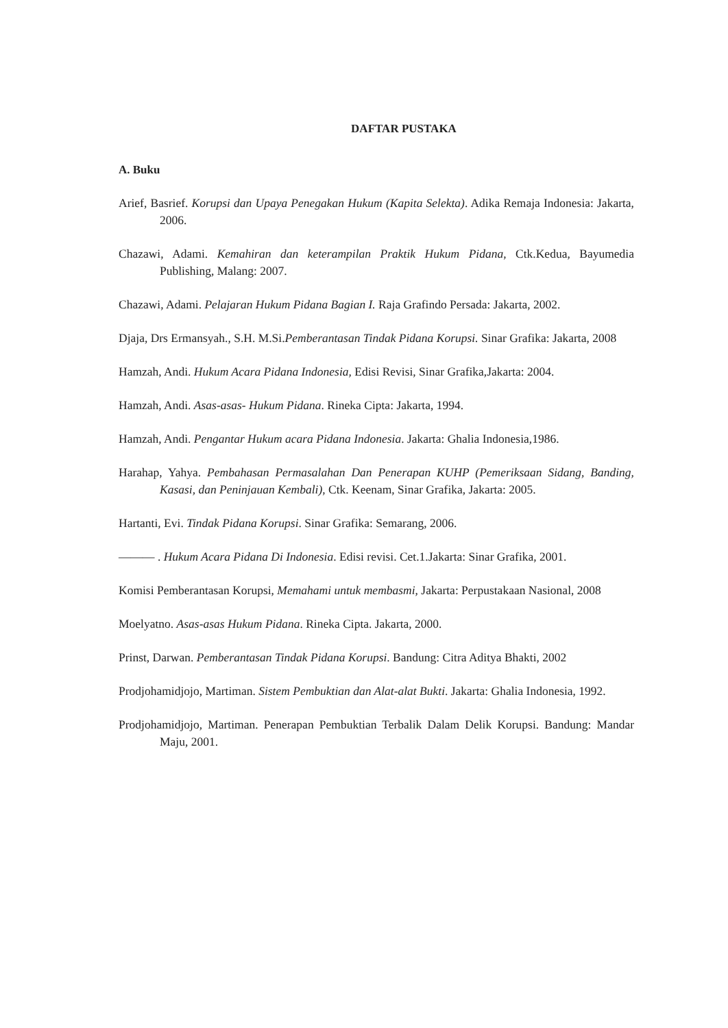DAFTAR PUSTAKA
A. Buku
Arief, Basrief. Korupsi dan Upaya Penegakan Hukum (Kapita Selekta). Adika Remaja Indonesia: Jakarta, 2006.
Chazawi, Adami. Kemahiran dan keterampilan Praktik Hukum Pidana, Ctk.Kedua, Bayumedia Publishing, Malang: 2007.
Chazawi, Adami. Pelajaran Hukum Pidana Bagian I. Raja Grafindo Persada: Jakarta, 2002.
Djaja, Drs Ermansyah., S.H. M.Si.Pemberantasan Tindak Pidana Korupsi. Sinar Grafika: Jakarta, 2008
Hamzah, Andi. Hukum Acara Pidana Indonesia, Edisi Revisi, Sinar Grafika,Jakarta: 2004.
Hamzah, Andi. Asas-asas- Hukum Pidana. Rineka Cipta: Jakarta, 1994.
Hamzah, Andi. Pengantar Hukum acara Pidana Indonesia. Jakarta: Ghalia Indonesia,1986.
Harahap, Yahya. Pembahasan Permasalahan Dan Penerapan KUHP (Pemeriksaan Sidang, Banding, Kasasi, dan Peninjauan Kembali), Ctk. Keenam, Sinar Grafika, Jakarta: 2005.
Hartanti, Evi. Tindak Pidana Korupsi. Sinar Grafika: Semarang, 2006.
——— . Hukum Acara Pidana Di Indonesia. Edisi revisi. Cet.1.Jakarta: Sinar Grafika, 2001.
Komisi Pemberantasan Korupsi, Memahami untuk membasmi, Jakarta: Perpustakaan Nasional, 2008
Moelyatno. Asas-asas Hukum Pidana. Rineka Cipta. Jakarta, 2000.
Prinst, Darwan. Pemberantasan Tindak Pidana Korupsi. Bandung: Citra Aditya Bhakti, 2002
Prodjohamidjojo, Martiman. Sistem Pembuktian dan Alat-alat Bukti. Jakarta: Ghalia Indonesia, 1992.
Prodjohamidjojo, Martiman. Penerapan Pembuktian Terbalik Dalam Delik Korupsi. Bandung: Mandar Maju, 2001.